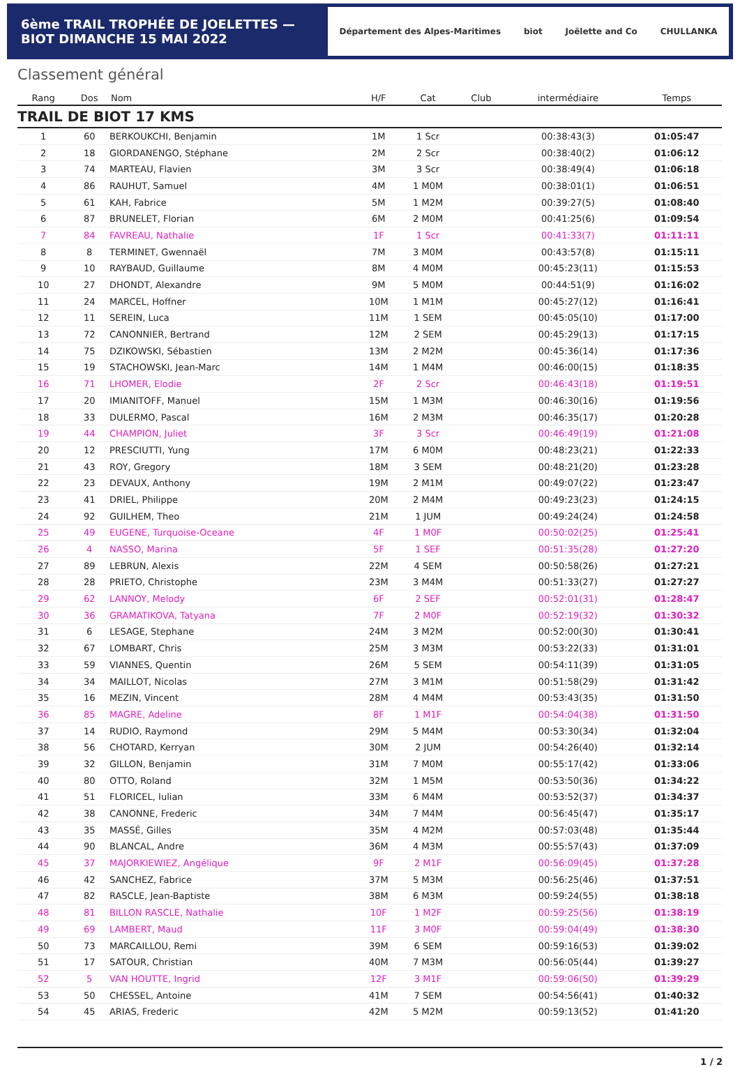6ème TRAIL TROPHÉE DE JOELETTES — BIOT DIMANCHE 15 MAI 2022
Département des Alpes-Maritimes biot Joëlette and Co CHULLANKA
Classement général
| Rang | Dos | Nom | H/F | Cat | Club | intermédiaire | Temps |
| --- | --- | --- | --- | --- | --- | --- | --- |
| TRAIL DE BIOT 17 KMS | | | | | | | |
| 1 | 60 | BERKOUKCHI, Benjamin | 1M | 1 Scr | | 00:38:43(3) | 01:05:47 |
| 2 | 18 | GIORDANENGO, Stéphane | 2M | 2 Scr | | 00:38:40(2) | 01:06:12 |
| 3 | 74 | MARTEAU, Flavien | 3M | 3 Scr | | 00:38:49(4) | 01:06:18 |
| 4 | 86 | RAUHUT, Samuel | 4M | 1 M0M | | 00:38:01(1) | 01:06:51 |
| 5 | 61 | KAH, Fabrice | 5M | 1 M2M | | 00:39:27(5) | 01:08:40 |
| 6 | 87 | BRUNELET, Florian | 6M | 2 M0M | | 00:41:25(6) | 01:09:54 |
| 7 | 84 | FAVREAU, Nathalie | 1F | 1 Scr | | 00:41:33(7) | 01:11:11 |
| 8 | 8 | TERMINET, Gwennaël | 7M | 3 M0M | | 00:43:57(8) | 01:15:11 |
| 9 | 10 | RAYBAUD, Guillaume | 8M | 4 M0M | | 00:45:23(11) | 01:15:53 |
| 10 | 27 | DHONDT, Alexandre | 9M | 5 M0M | | 00:44:51(9) | 01:16:02 |
| 11 | 24 | MARCEL, Hoffner | 10M | 1 M1M | | 00:45:27(12) | 01:16:41 |
| 12 | 11 | SEREIN, Luca | 11M | 1 SEM | | 00:45:05(10) | 01:17:00 |
| 13 | 72 | CANONNIER, Bertrand | 12M | 2 SEM | | 00:45:29(13) | 01:17:15 |
| 14 | 75 | DZIKOWSKI, Sébastien | 13M | 2 M2M | | 00:45:36(14) | 01:17:36 |
| 15 | 19 | STACHOWSKI, Jean-Marc | 14M | 1 M4M | | 00:46:00(15) | 01:18:35 |
| 16 | 71 | LHOMER, Elodie | 2F | 2 Scr | | 00:46:43(18) | 01:19:51 |
| 17 | 20 | IMIANITOFF, Manuel | 15M | 1 M3M | | 00:46:30(16) | 01:19:56 |
| 18 | 33 | DULERMO, Pascal | 16M | 2 M3M | | 00:46:35(17) | 01:20:28 |
| 19 | 44 | CHAMPION, Juliet | 3F | 3 Scr | | 00:46:49(19) | 01:21:08 |
| 20 | 12 | PRESCIUTTI, Yung | 17M | 6 M0M | | 00:48:23(21) | 01:22:33 |
| 21 | 43 | ROY, Gregory | 18M | 3 SEM | | 00:48:21(20) | 01:23:28 |
| 22 | 23 | DEVAUX, Anthony | 19M | 2 M1M | | 00:49:07(22) | 01:23:47 |
| 23 | 41 | DRIEL, Philippe | 20M | 2 M4M | | 00:49:23(23) | 01:24:15 |
| 24 | 92 | GUILHEM, Theo | 21M | 1 JUM | | 00:49:24(24) | 01:24:58 |
| 25 | 49 | EUGENE, Turquoise-Oceane | 4F | 1 M0F | | 00:50:02(25) | 01:25:41 |
| 26 | 4 | NASSO, Marina | 5F | 1 SEF | | 00:51:35(28) | 01:27:20 |
| 27 | 89 | LEBRUN, Alexis | 22M | 4 SEM | | 00:50:58(26) | 01:27:21 |
| 28 | 28 | PRIETO, Christophe | 23M | 3 M4M | | 00:51:33(27) | 01:27:27 |
| 29 | 62 | LANNOY, Melody | 6F | 2 SEF | | 00:52:01(31) | 01:28:47 |
| 30 | 36 | GRAMATIKOVA, Tatyana | 7F | 2 M0F | | 00:52:19(32) | 01:30:32 |
| 31 | 6 | LESAGE, Stephane | 24M | 3 M2M | | 00:52:00(30) | 01:30:41 |
| 32 | 67 | LOMBART, Chris | 25M | 3 M3M | | 00:53:22(33) | 01:31:01 |
| 33 | 59 | VIANNES, Quentin | 26M | 5 SEM | | 00:54:11(39) | 01:31:05 |
| 34 | 34 | MAILLOT, Nicolas | 27M | 3 M1M | | 00:51:58(29) | 01:31:42 |
| 35 | 16 | MEZIN, Vincent | 28M | 4 M4M | | 00:53:43(35) | 01:31:50 |
| 36 | 85 | MAGRE, Adeline | 8F | 1 M1F | | 00:54:04(38) | 01:31:50 |
| 37 | 14 | RUDIO, Raymond | 29M | 5 M4M | | 00:53:30(34) | 01:32:04 |
| 38 | 56 | CHOTARD, Kerryan | 30M | 2 JUM | | 00:54:26(40) | 01:32:14 |
| 39 | 32 | GILLON, Benjamin | 31M | 7 M0M | | 00:55:17(42) | 01:33:06 |
| 40 | 80 | OTTO, Roland | 32M | 1 M5M | | 00:53:50(36) | 01:34:22 |
| 41 | 51 | FLORICEL, Iulian | 33M | 6 M4M | | 00:53:52(37) | 01:34:37 |
| 42 | 38 | CANONNE, Frederic | 34M | 7 M4M | | 00:56:45(47) | 01:35:17 |
| 43 | 35 | MASSÉ, Gilles | 35M | 4 M2M | | 00:57:03(48) | 01:35:44 |
| 44 | 90 | BLANCAL, Andre | 36M | 4 M3M | | 00:55:57(43) | 01:37:09 |
| 45 | 37 | MAJORKIEWIEZ, Angélique | 9F | 2 M1F | | 00:56:09(45) | 01:37:28 |
| 46 | 42 | SANCHEZ, Fabrice | 37M | 5 M3M | | 00:56:25(46) | 01:37:51 |
| 47 | 82 | RASCLE, Jean-Baptiste | 38M | 6 M3M | | 00:59:24(55) | 01:38:18 |
| 48 | 81 | BILLON RASCLE, Nathalie | 10F | 1 M2F | | 00:59:25(56) | 01:38:19 |
| 49 | 69 | LAMBERT, Maud | 11F | 3 M0F | | 00:59:04(49) | 01:38:30 |
| 50 | 73 | MARCAILLOU, Remi | 39M | 6 SEM | | 00:59:16(53) | 01:39:02 |
| 51 | 17 | SATOUR, Christian | 40M | 7 M3M | | 00:56:05(44) | 01:39:27 |
| 52 | 5 | VAN HOUTTE, Ingrid | 12F | 3 M1F | | 00:59:06(50) | 01:39:29 |
| 53 | 50 | CHESSEL, Antoine | 41M | 7 SEM | | 00:54:56(41) | 01:40:32 |
| 54 | 45 | ARIAS, Frederic | 42M | 5 M2M | | 00:59:13(52) | 01:41:20 |
1 / 2